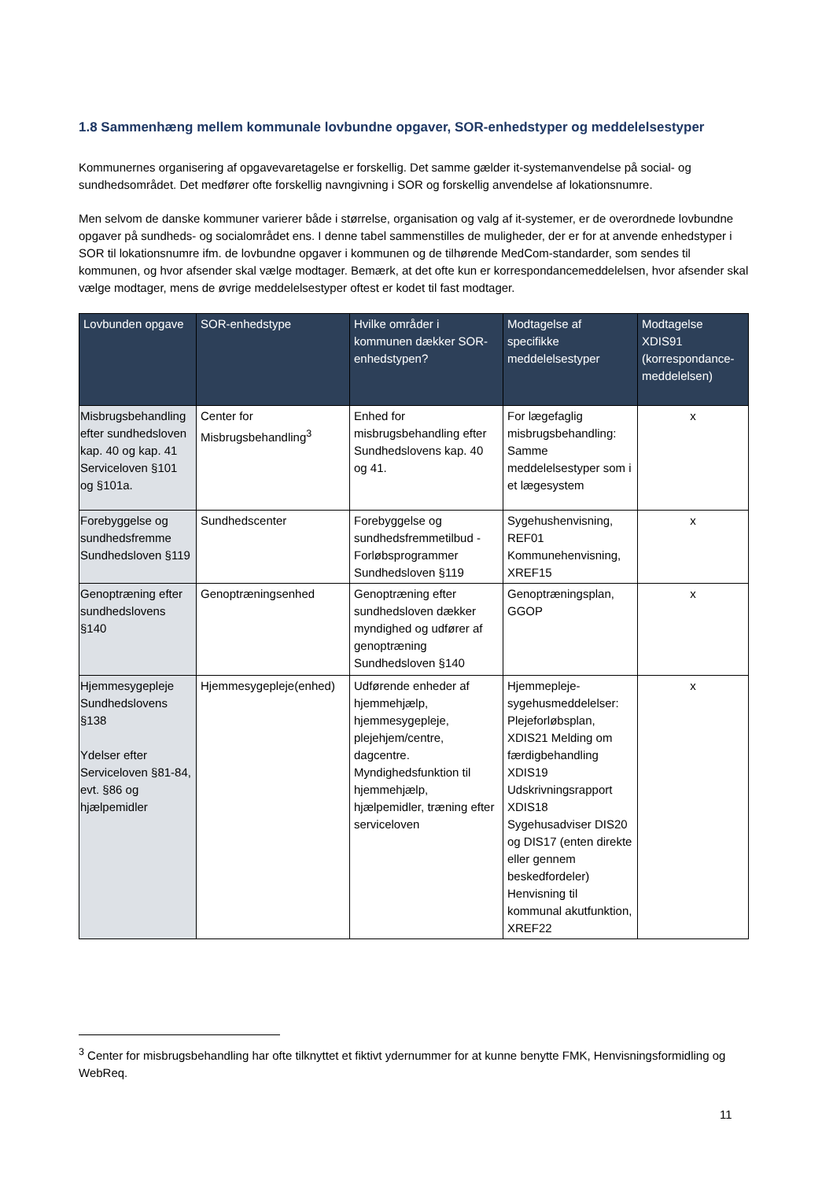1.8 Sammenhæng mellem kommunale lovbundne opgaver, SOR-enhedstyper og meddelelsestyper
Kommunernes organisering af opgavevaretagelse er forskellig. Det samme gælder it-systemanvendelse på social- og sundhedsområdet. Det medfører ofte forskellig navngivning i SOR og forskellig anvendelse af lokationsnumre.
Men selvom de danske kommuner varierer både i størrelse, organisation og valg af it-systemer, er de overordnede lovbundne opgaver på sundheds- og socialområdet ens. I denne tabel sammenstilles de muligheder, der er for at anvende enhedstyper i SOR til lokationsnumre ifm. de lovbundne opgaver i kommunen og de tilhørende MedCom-standarder, som sendes til kommunen, og hvor afsender skal vælge modtager. Bemærk, at det ofte kun er korrespondancemeddelelsen, hvor afsender skal vælge modtager, mens de øvrige meddelelsestyper oftest er kodet til fast modtager.
| Lovbunden opgave | SOR-enhedstype | Hvilke områder i kommunen dækker SOR-enhedstypen? | Modtagelse af specifikke meddelelsestyper | Modtagelse XDIS91 (korrespondance-meddelelsen) |
| --- | --- | --- | --- | --- |
| Misbrugsbehandling efter sundhedsloven kap. 40 og kap. 41 Serviceloven §101 og §101a. | Center for Misbrugsbehandling<sup>3</sup> | Enhed for misbrugsbehandling efter Sundhedslovens kap. 40 og 41. | For lægefaglig misbrugsbehandling: Samme meddelelsestyper som i et lægesystem | x |
| Forebyggelse og sundhedsfremme Sundhedsloven §119 | Sundhedscenter | Forebyggelse og sundhedsfremmetilbud - Forløbsprogrammer Sundhedsloven §119 | Sygehushenvisning, REF01 Kommunehenvisning, XREF15 | x |
| Genoptræning efter sundhedslovens §140 | Genoptræningsenhed | Genoptræning efter sundhedsloven dækker myndighed og udfører af genoptræning Sundhedsloven §140 | Genoptræningsplan, GGOP | x |
| Hjemmesygepleje Sundhedslovens §138 Ydelser efter Serviceloven §81-84, evt. §86 og hjælpemidler | Hjemmesygepleje(enhed) | Udførende enheder af hjemmehjælp, hjemmesygepleje, plejehjem/centre, dagcentre. Myndighedsfunktion til hjemmehjælp, hjælpemidler, træning efter serviceloven | Hjemmepleje-sygehusmeddelelser: Plejeforløbsplan, XDIS21 Melding om færdigbehandling XDIS19 Udskrivningsrapport XDIS18 Sygehusadviser DIS20 og DIS17 (enten direkte eller gennem beskedfordeler) Henvisning til kommunal akutfunktion, XREF22 | x |
<sup>3</sup> Center for misbrugsbehandling har ofte tilknyttet et fiktivt ydernummer for at kunne benytte FMK, Henvisningsformidling og WebReq.
11